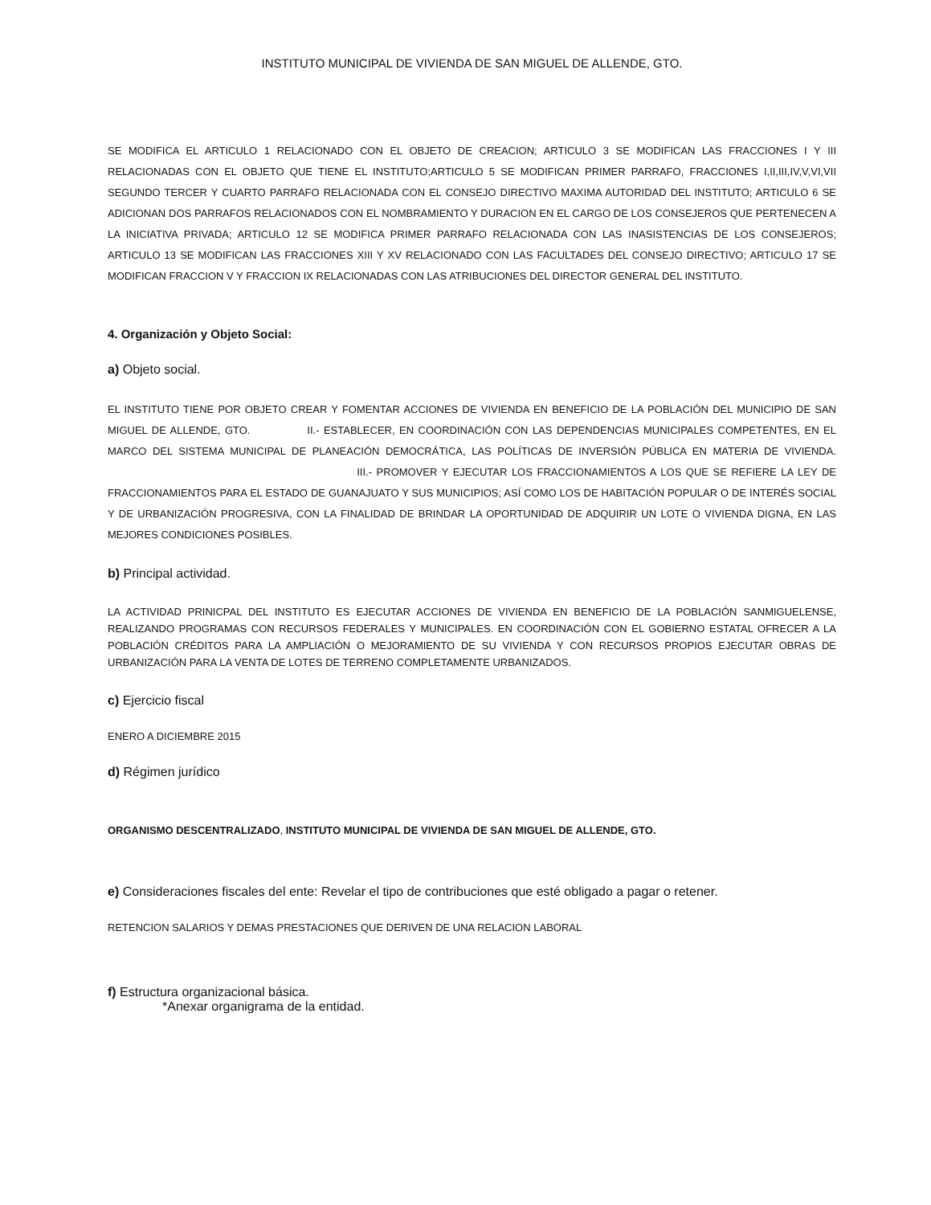INSTITUTO MUNICIPAL DE VIVIENDA DE SAN MIGUEL DE ALLENDE, GTO.
SE MODIFICA EL ARTICULO 1 RELACIONADO CON EL OBJETO DE CREACION; ARTICULO 3 SE MODIFICAN LAS FRACCIONES I Y III RELACIONADAS CON EL OBJETO QUE TIENE EL INSTITUTO;ARTICULO 5 SE MODIFICAN PRIMER PARRAFO, FRACCIONES I,II,III,IV,V,VI,VII SEGUNDO TERCER Y CUARTO PARRAFO RELACIONADA CON EL CONSEJO DIRECTIVO MAXIMA AUTORIDAD DEL INSTITUTO; ARTICULO 6 SE ADICIONAN DOS PARRAFOS RELACIONADOS CON EL NOMBRAMIENTO Y DURACION EN EL CARGO DE LOS CONSEJEROS QUE PERTENECEN A LA INICIATIVA PRIVADA; ARTICULO 12 SE MODIFICA PRIMER PARRAFO RELACIONADA CON LAS INASISTENCIAS DE LOS CONSEJEROS; ARTICULO 13 SE MODIFICAN LAS FRACCIONES XIII Y XV RELACIONADO CON LAS FACULTADES DEL CONSEJO DIRECTIVO; ARTICULO 17 SE MODIFICAN FRACCION V Y FRACCION IX RELACIONADAS CON LAS ATRIBUCIONES DEL DIRECTOR GENERAL DEL INSTITUTO.
4. Organización y Objeto Social:
a) Objeto social.
EL INSTITUTO TIENE POR OBJETO CREAR Y FOMENTAR ACCIONES DE VIVIENDA EN BENEFICIO DE LA POBLACIÓN DEL MUNICIPIO DE SAN MIGUEL DE ALLENDE, GTO. II.- ESTABLECER, EN COORDINACIÓN CON LAS DEPENDENCIAS MUNICIPALES COMPETENTES, EN EL MARCO DEL SISTEMA MUNICIPAL DE PLANEACIÓN DEMOCRÁTICA, LAS POLÍTICAS DE INVERSIÓN PÚBLICA EN MATERIA DE VIVIENDA. III.- PROMOVER Y EJECUTAR LOS FRACCIONAMIENTOS A LOS QUE SE REFIERE LA LEY DE FRACCIONAMIENTOS PARA EL ESTADO DE GUANAJUATO Y SUS MUNICIPIOS; ASÍ COMO LOS DE HABITACIÓN POPULAR O DE INTERÉS SOCIAL Y DE URBANIZACIÓN PROGRESIVA, CON LA FINALIDAD DE BRINDAR LA OPORTUNIDAD DE ADQUIRIR UN LOTE O VIVIENDA DIGNA, EN LAS MEJORES CONDICIONES POSIBLES.
b) Principal actividad.
LA ACTIVIDAD PRINICPAL DEL INSTITUTO ES EJECUTAR ACCIONES DE VIVIENDA EN BENEFICIO DE LA POBLACIÓN SANMIGUELENSE, REALIZANDO PROGRAMAS CON RECURSOS FEDERALES Y MUNICIPALES. EN COORDINACIÓN CON EL GOBIERNO ESTATAL OFRECER A LA POBLACIÓN CRÉDITOS PARA LA AMPLIACIÓN O MEJORAMIENTO DE SU VIVIENDA Y CON RECURSOS PROPIOS EJECUTAR OBRAS DE URBANIZACIÓN PARA LA VENTA DE LOTES DE TERRENO COMPLETAMENTE URBANIZADOS.
c) Ejercicio fiscal
ENERO A DICIEMBRE 2015
d) Régimen jurídico
ORGANISMO DESCENTRALIZADO, INSTITUTO MUNICIPAL DE VIVIENDA DE SAN MIGUEL DE ALLENDE, GTO.
e) Consideraciones fiscales del ente: Revelar el tipo de contribuciones que esté obligado a pagar o retener.
RETENCION SALARIOS Y DEMAS PRESTACIONES QUE DERIVEN DE UNA RELACION LABORAL
f) Estructura organizacional básica.
*Anexar organigrama de la entidad.